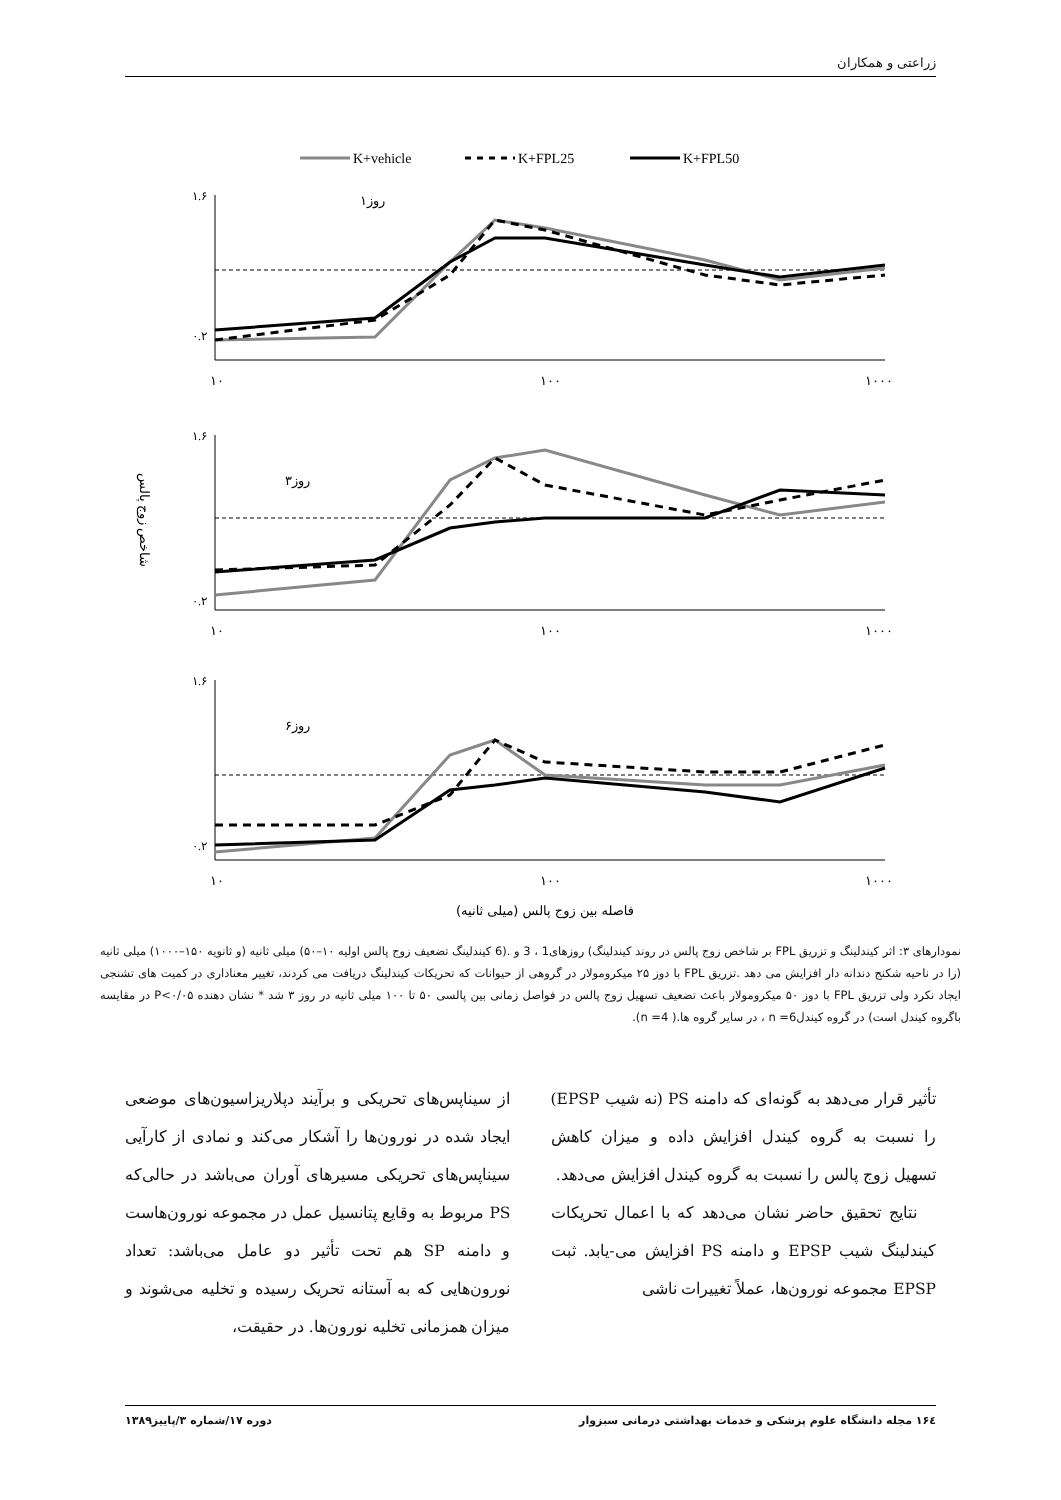زراعتی و همکاران
K+vehicle
K+FPL25
K+FPL50
۱.۶
۰.۲
۱.۶
۰.۲
۱.۶
۰.۲
روز۱
روز۳
روز۶
۱۰
۱۰۰
۱۰۰۰
۱۰
۱۰۰
۱۰۰۰
۱۰
۱۰۰
۱۰۰۰
شاخص زوج پالس
فاصله بین زوج پالس (میلی ثانیه)
نمودارهای ۳: اثر کیندلینگ و تزریق FPL بر شاخص زوج پالس در روند کیندلینگ) روزهای1 ، 3 و .(6 کیندلینگ تضعیف زوج پالس اولیه ۱۰–۵۰) میلی ثانیه (و ثانویه ۱۵۰–۱۰۰۰) میلی ثانیه (را در ناحیه شکنج دندانه دار افزایش می دهد .تزریق FPL با دوز ۲۵ میکرومولار در گروهی از حیوانات که تحریکات کیندلینگ دریافت می کردند، تغییر معناداری در کمیت های تشنجی ایجاد نکرد ولی تزریق FPL با دوز ۵۰ میکرومولار باعث تضعیف تسهیل زوج پالس در فواصل زمانی بین پالسی ۵۰ تا ۱۰۰ میلی ثانیه در روز ۳ شد * نشان دهنده P<۰/۰۵ در مقایسه باگروه کیندل است) در گروه کیندلn =6 ، در سایر گروه ها.( n =4).
تأثیر قرار می‌دهد به گونه‌ای که دامنه PS (نه شیب EPSP) را نسبت به گروه کیندل افزایش داده و میزان کاهش تسهیل زوج پالس را نسبت به گروه کیندل افزایش می‌دهد.
نتایج تحقیق حاضر نشان می‌دهد که با اعمال تحریکات کیندلینگ شیب EPSP و دامنه PS افزایش می-یابد. ثبت EPSP مجموعه نورون‌ها، عملاً تغییرات ناشی
از سیناپس‌های تحریکی و برآیند دپلاریزاسیون‌های موضعی ایجاد شده در نورون‌ها را آشکار می‌کند و نمادی از کارآیی سیناپس‌های تحریکی مسیرهای آوران می‌باشد در حالی‌که PS مربوط به وقایع پتانسیل عمل در مجموعه نورون‌هاست و دامنه SP هم تحت تأثیر دو عامل می‌باشد: تعداد نورون‌هایی که به آستانه تحریک رسیده و تخلیه می‌شوند و میزان همزمانی تخلیه نورون‌ها. در حقیقت،
۱۶٤ مجله دانشگاه علوم پزشکی و خدمات بهداشتی درمانی سبزوار دوره ۱۷/شماره ۳/پاییز۱۳۸۹